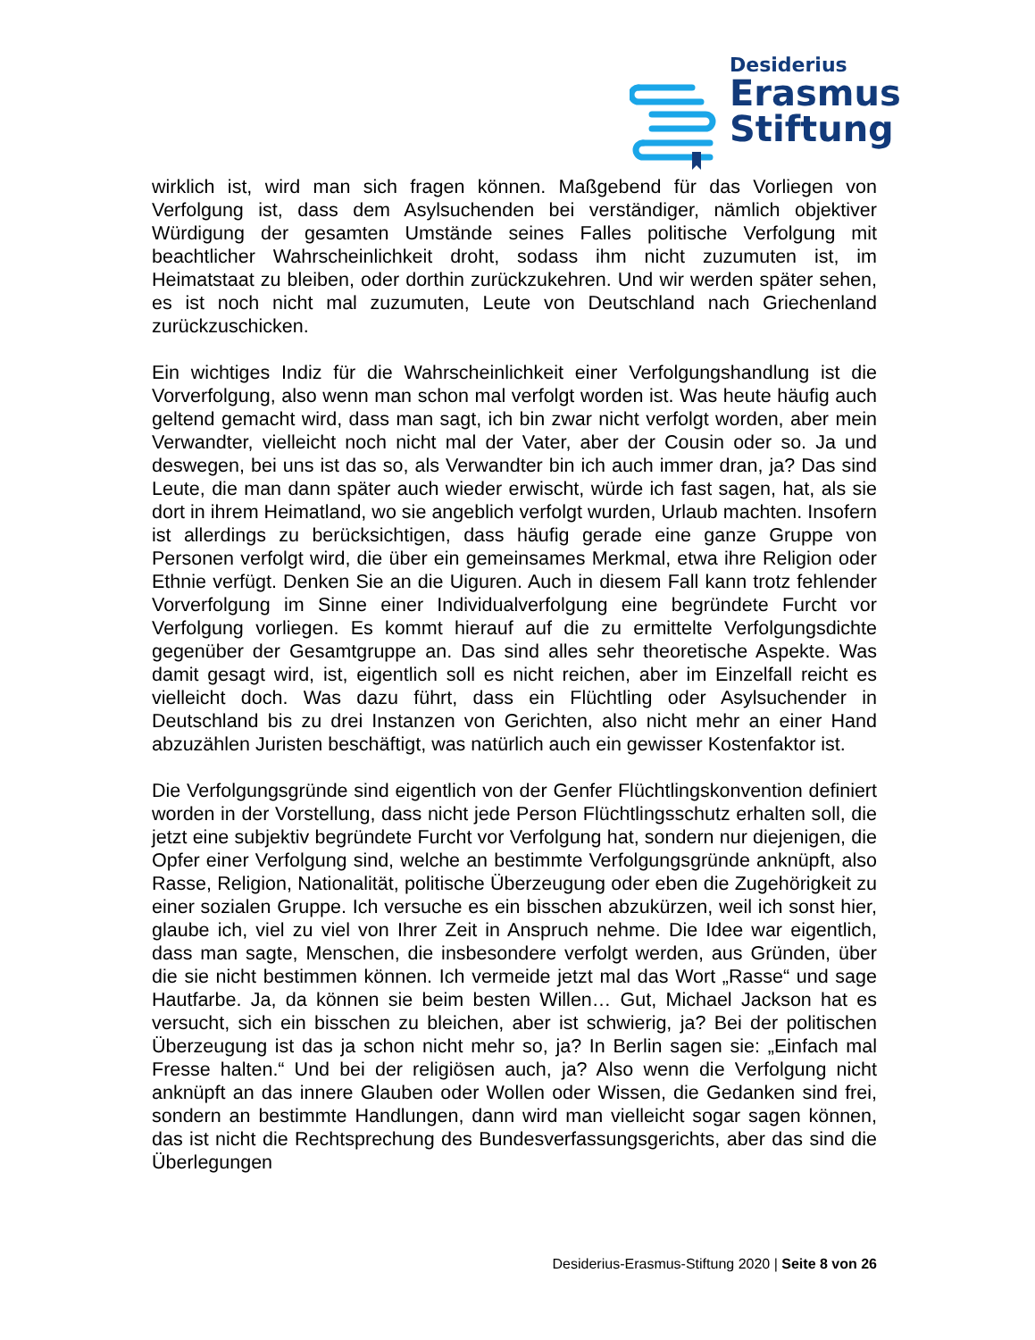Desiderius
Erasmus
Stiftung
wirklich ist, wird man sich fragen können. Maßgebend für das Vorliegen von Verfolgung ist, dass dem Asylsuchenden bei verständiger, nämlich objektiver Würdigung der gesamten Umstände seines Falles politische Verfolgung mit beachtlicher Wahrscheinlichkeit droht, sodass ihm nicht zuzumuten ist, im Heimatstaat zu bleiben, oder dorthin zurückzukehren. Und wir werden später sehen, es ist noch nicht mal zuzumuten, Leute von Deutschland nach Griechenland zurückzuschicken.
Ein wichtiges Indiz für die Wahrscheinlichkeit einer Verfolgungshandlung ist die Vorverfolgung, also wenn man schon mal verfolgt worden ist. Was heute häufig auch geltend gemacht wird, dass man sagt, ich bin zwar nicht verfolgt worden, aber mein Verwandter, vielleicht noch nicht mal der Vater, aber der Cousin oder so. Ja und deswegen, bei uns ist das so, als Verwandter bin ich auch immer dran, ja? Das sind Leute, die man dann später auch wieder erwischt, würde ich fast sagen, hat, als sie dort in ihrem Heimatland, wo sie angeblich verfolgt wurden, Urlaub machten. Insofern ist allerdings zu berücksichtigen, dass häufig gerade eine ganze Gruppe von Personen verfolgt wird, die über ein gemeinsames Merkmal, etwa ihre Religion oder Ethnie verfügt. Denken Sie an die Uiguren. Auch in diesem Fall kann trotz fehlender Vorverfolgung im Sinne einer Individualverfolgung eine begründete Furcht vor Verfolgung vorliegen. Es kommt hierauf auf die zu ermittelte Verfolgungsdichte gegenüber der Gesamtgruppe an. Das sind alles sehr theoretische Aspekte. Was damit gesagt wird, ist, eigentlich soll es nicht reichen, aber im Einzelfall reicht es vielleicht doch. Was dazu führt, dass ein Flüchtling oder Asylsuchender in Deutschland bis zu drei Instanzen von Gerichten, also nicht mehr an einer Hand abzuzählen Juristen beschäftigt, was natürlich auch ein gewisser Kostenfaktor ist.
Die Verfolgungsgründe sind eigentlich von der Genfer Flüchtlingskonvention definiert worden in der Vorstellung, dass nicht jede Person Flüchtlingsschutz erhalten soll, die jetzt eine subjektiv begründete Furcht vor Verfolgung hat, sondern nur diejenigen, die Opfer einer Verfolgung sind, welche an bestimmte Verfolgungsgründe anknüpft, also Rasse, Religion, Nationalität, politische Überzeugung oder eben die Zugehörigkeit zu einer sozialen Gruppe. Ich versuche es ein bisschen abzukürzen, weil ich sonst hier, glaube ich, viel zu viel von Ihrer Zeit in Anspruch nehme. Die Idee war eigentlich, dass man sagte, Menschen, die insbesondere verfolgt werden, aus Gründen, über die sie nicht bestimmen können. Ich vermeide jetzt mal das Wort „Rasse“ und sage Hautfarbe. Ja, da können sie beim besten Willen… Gut, Michael Jackson hat es versucht, sich ein bisschen zu bleichen, aber ist schwierig, ja? Bei der politischen Überzeugung ist das ja schon nicht mehr so, ja? In Berlin sagen sie: „Einfach mal Fresse halten.“ Und bei der religiösen auch, ja? Also wenn die Verfolgung nicht anknüpft an das innere Glauben oder Wollen oder Wissen, die Gedanken sind frei, sondern an bestimmte Handlungen, dann wird man vielleicht sogar sagen können, das ist nicht die Rechtsprechung des Bundesverfassungsgerichts, aber das sind die Überlegungen
Desiderius-Erasmus-Stiftung 2020 | Seite 8 von 26